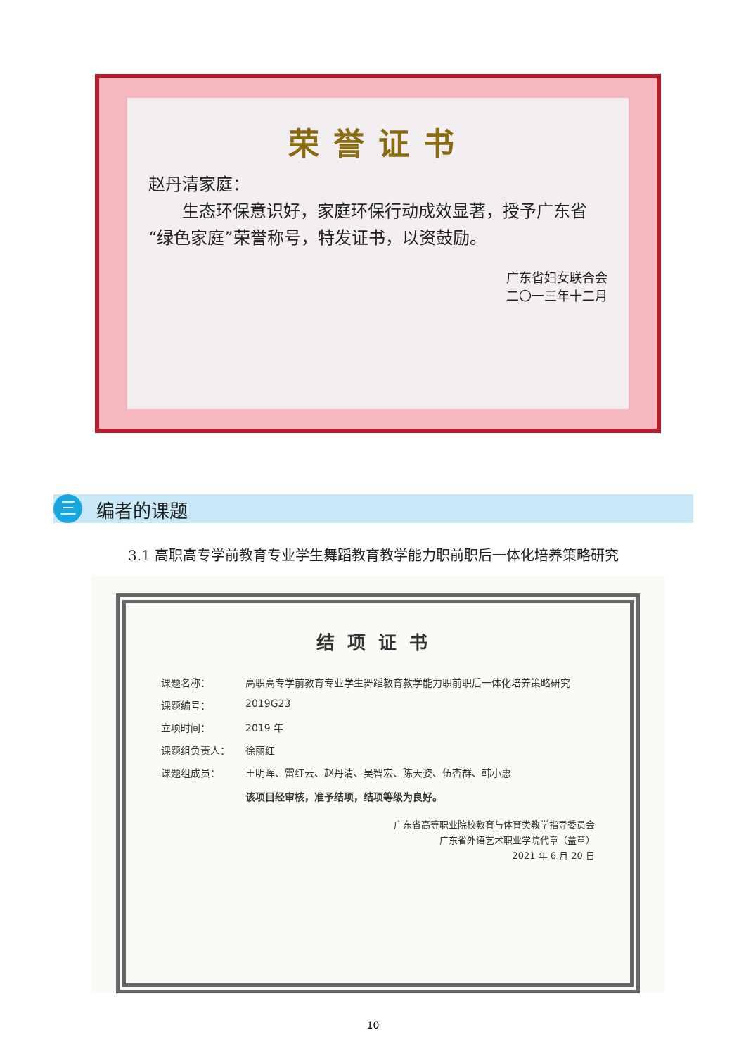荣誉证书
赵丹清家庭：
  生态环保意识好，家庭环保行动成效显著，授予广东省“绿色家庭”荣誉称号，特发证书，以资鼓励。
广东省妇女联合会
二〇一三年十二月
三 编者的课题
3.1 高职高专学前教育专业学生舞蹈教育教学能力职前职后一体化培养策略研究
结项证书
课题名称： 高职高专学前教育专业学生舞蹈教育教学能力职前职后一体化培养策略研究
课题编号： 2019G23
立项时间： 2019 年
课题组负责人： 徐丽红
课题组成员： 王明晖、雷红云、赵丹清、吴智宏、陈天姿、伍杏群、韩小惠
该项目经审核，准予结项，结项等级为良好。
广东省高等职业院校教育与体育类教学指导委员会
广东省外语艺术职业学院代章（盖章）
2021 年 6 月 20 日
10